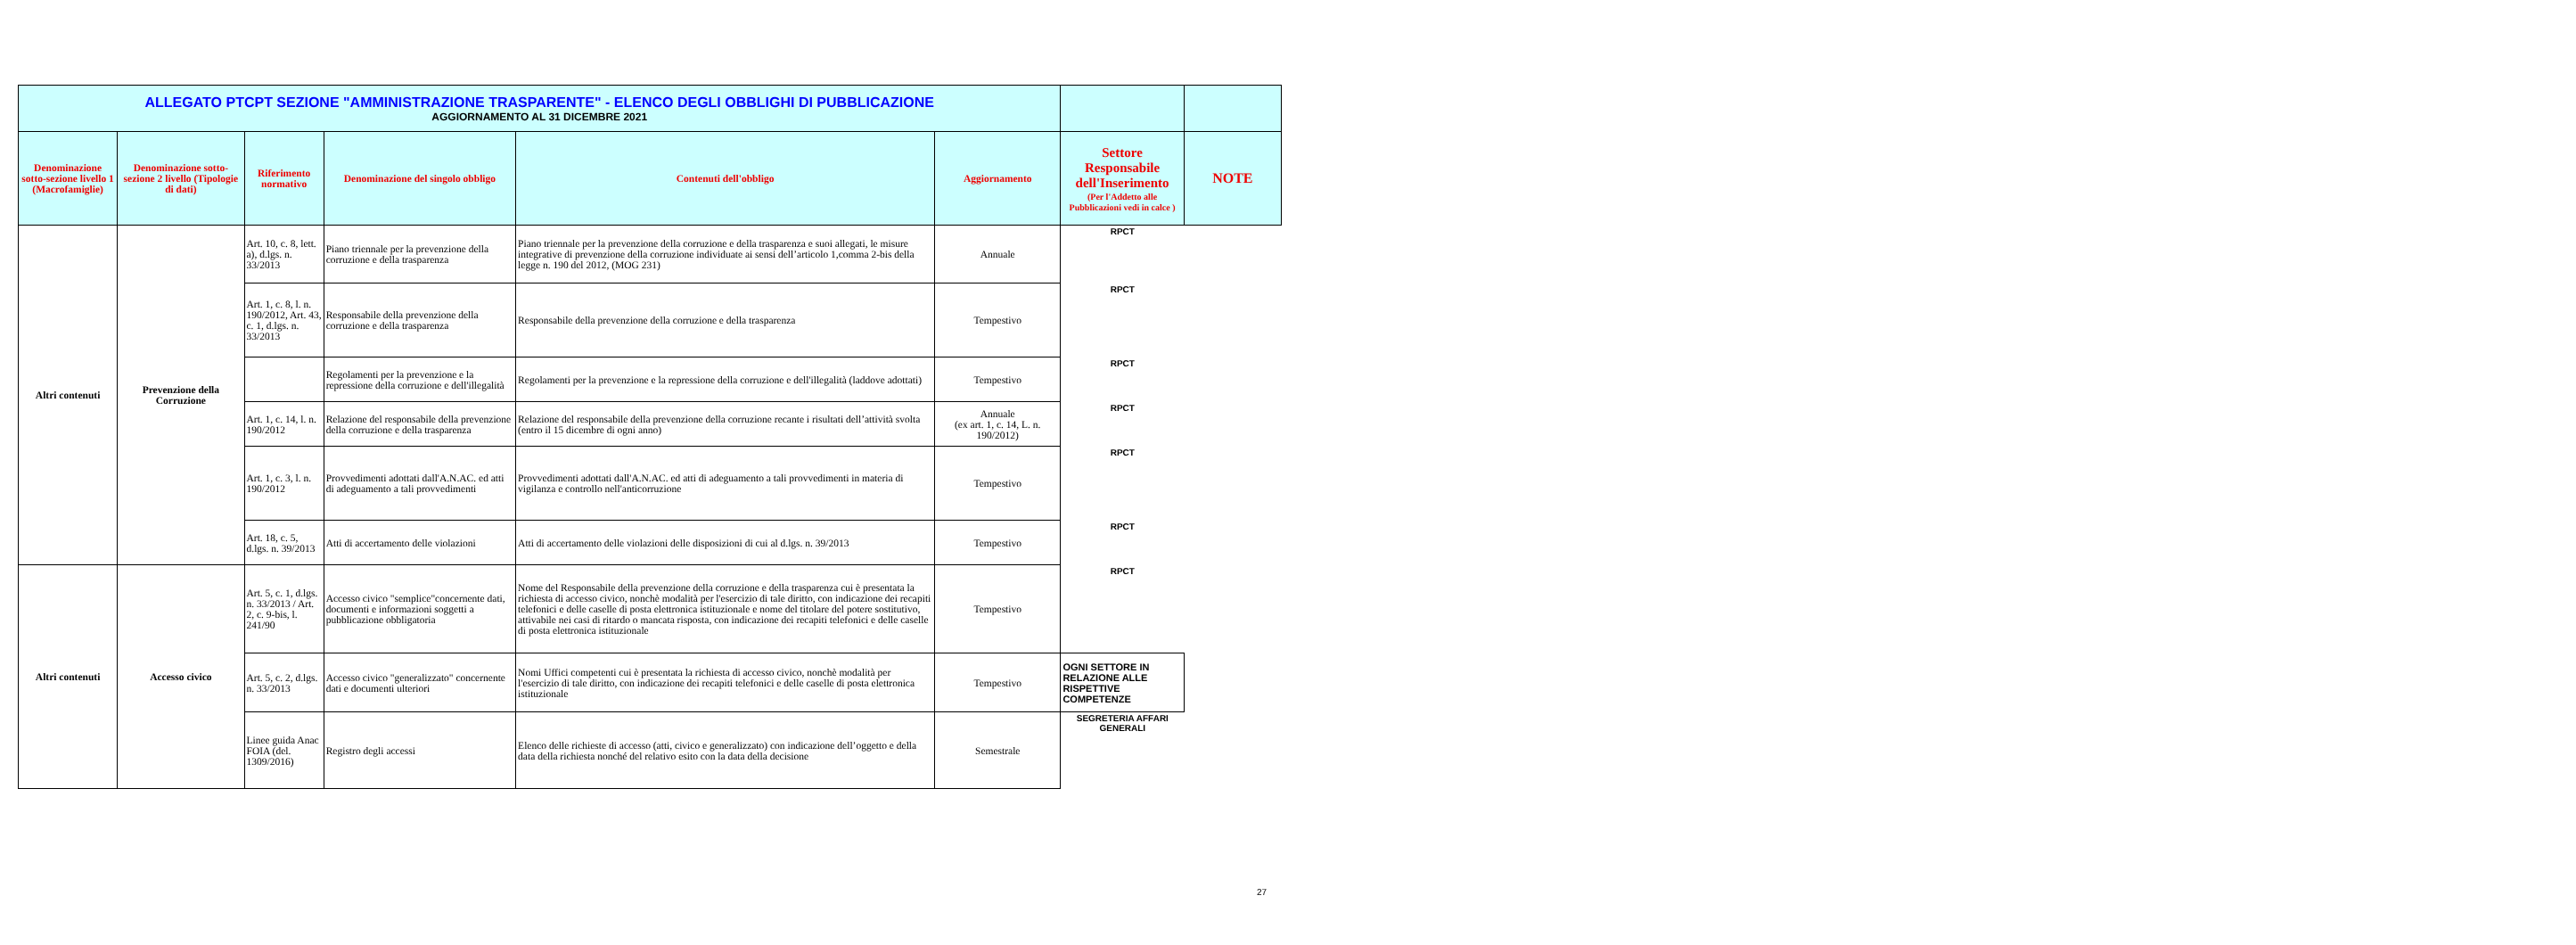| ALLEGATO PTCPT SEZIONE "AMMINISTRAZIONE TRASPARENTE" - ELENCO DEGLI OBBLIGHI DI PUBBLICAZIONE AGGIORNAMENTO AL 31 DICEMBRE 2021 | | | | | | | |
| Denominazione sotto-sezione livello 1 (Macrofamiglie) | Denominazione sotto-sezione 2 livello (Tipologie di dati) | Riferimento normativo | Denominazione del singolo obbligo | Contenuti dell'obbligo | Aggiornamento | Settore Responsabile dell'Inserimento (Per l'Addetto alle Pubblicazioni vedi in calce ) | NOTE |
| Altri contenuti | Prevenzione della Corruzione | Art. 10, c. 8, lett. a), d.lgs. n. 33/2013 | Piano triennale per la prevenzione della corruzione e della trasparenza | Piano triennale per la prevenzione della corruzione e della trasparenza e suoi allegati, le misure integrative di prevenzione della corruzione individuate ai sensi dell’articolo 1,comma 2-bis della legge n. 190 del 2012, (MOG 231) | Annuale | RPCT | |
| | | Art. 1, c. 8, l. n. 190/2012, Art. 43, c. 1, d.lgs. n. 33/2013 | Responsabile della prevenzione della corruzione e della trasparenza | Responsabile della prevenzione della corruzione e della trasparenza | Tempestivo | RPCT | |
| | | | Regolamenti per la prevenzione e la repressione della corruzione e dell'illegalità | Regolamenti per la prevenzione e la repressione della corruzione e dell'illegalità (laddove adottati) | Tempestivo | RPCT | |
| | | Art. 1, c. 14, l. n. 190/2012 | Relazione del responsabile della prevenzione della corruzione e della trasparenza | Relazione del responsabile della prevenzione della corruzione recante i risultati dell’attività svolta (entro il 15 dicembre di ogni anno) | Annuale (ex art. 1, c. 14, L. n. 190/2012) | RPCT | |
| | | Art. 1, c. 3, l. n. 190/2012 | Provvedimenti adottati dall'A.N.AC. ed atti di adeguamento a tali provvedimenti | Provvedimenti adottati dall'A.N.AC. ed atti di adeguamento a tali provvedimenti in materia di vigilanza e controllo nell'anticorruzione | Tempestivo | RPCT | |
| | | Art. 18, c. 5, d.lgs. n. 39/2013 | Atti di accertamento delle violazioni | Atti di accertamento delle violazioni delle disposizioni di cui al d.lgs. n. 39/2013 | Tempestivo | RPCT | |
| Altri contenuti | Accesso civico | Art. 5, c. 1, d.lgs. n. 33/2013 / Art. 2, c. 9-bis, l. 241/90 | Accesso civico "semplice"concernente dati, documenti e informazioni soggetti a pubblicazione obbligatoria | Nome del Responsabile della prevenzione della corruzione e della trasparenza cui è presentata la richiesta di accesso civico, nonchè modalità per l'esercizio di tale diritto, con indicazione dei recapiti telefonici e delle caselle di posta elettronica istituzionale e nome del titolare del potere sostitutivo, attivabile nei casi di ritardo o mancata risposta, con indicazione dei recapiti telefonici e delle caselle di posta elettronica istituzionale | Tempestivo | RPCT | |
| | | Art. 5, c. 2, d.lgs. n. 33/2013 | Accesso civico "generalizzato" concernente dati e documenti ulteriori | Nomi Uffici competenti cui è presentata la richiesta di accesso civico, nonchè modalità per l'esercizio di tale diritto, con indicazione dei recapiti telefonici e delle caselle di posta elettronica istituzionale | Tempestivo | OGNI SETTORE IN RELAZIONE ALLE RISPETTIVE COMPETENZE | |
| | | Linee guida Anac FOIA (del. 1309/2016) | Registro degli accessi | Elenco delle richieste di accesso (atti, civico e generalizzato) con indicazione dell’oggetto e della data della richiesta nonché del relativo esito con la data della decisione | Semestrale | SEGRETERIA AFFARI GENERALI | |
27